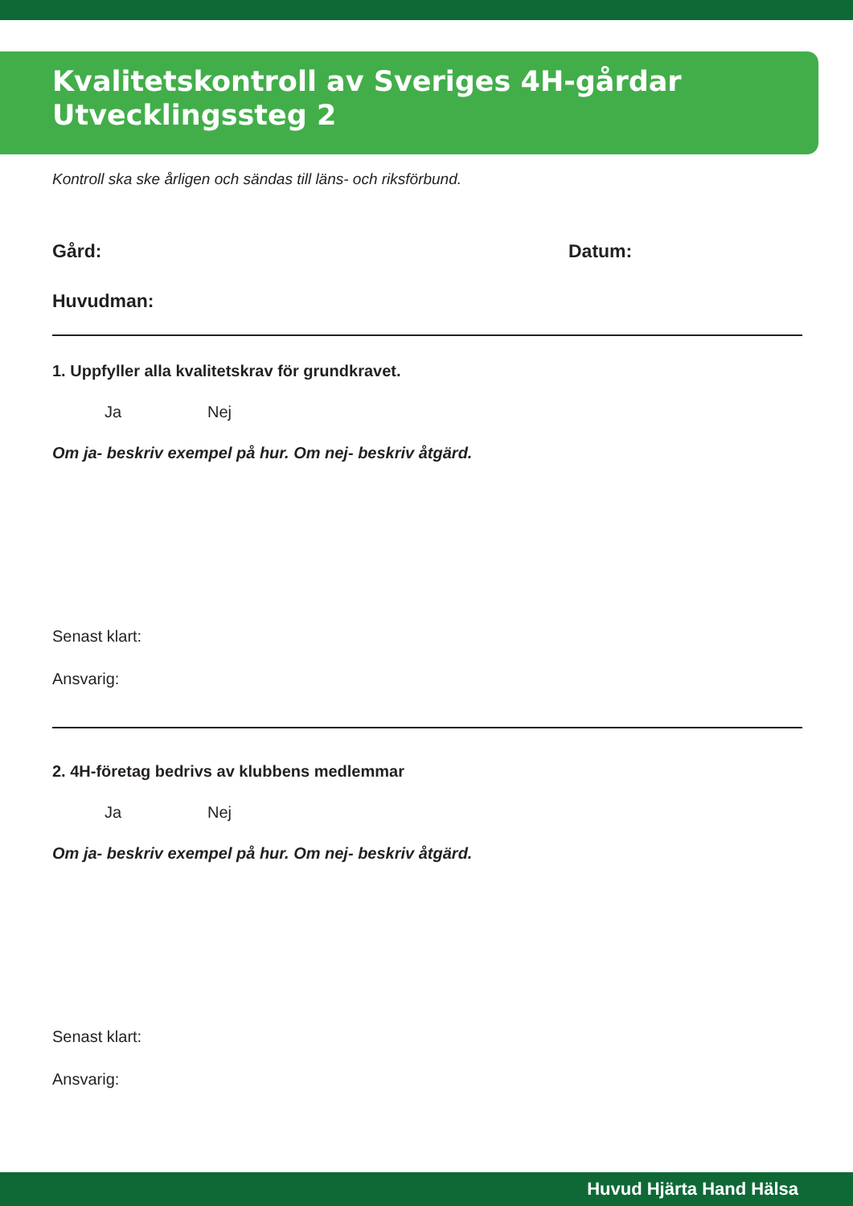Kvalitetskontroll av Sveriges 4H-gårdar
Utvecklingssteg 2
Kontroll ska ske årligen och sändas till läns- och riksförbund.
Gård: Datum:
Huvudman:
1. Uppfyller alla kvalitetskrav för grundkravet.
Ja Nej
Om ja- beskriv exempel på hur. Om nej- beskriv åtgärd.
Senast klart:
Ansvarig:
2. 4H-företag bedrivs av klubbens medlemmar
Ja Nej
Om ja- beskriv exempel på hur. Om nej- beskriv åtgärd.
Senast klart:
Ansvarig:
Huvud Hjärta Hand Hälsa